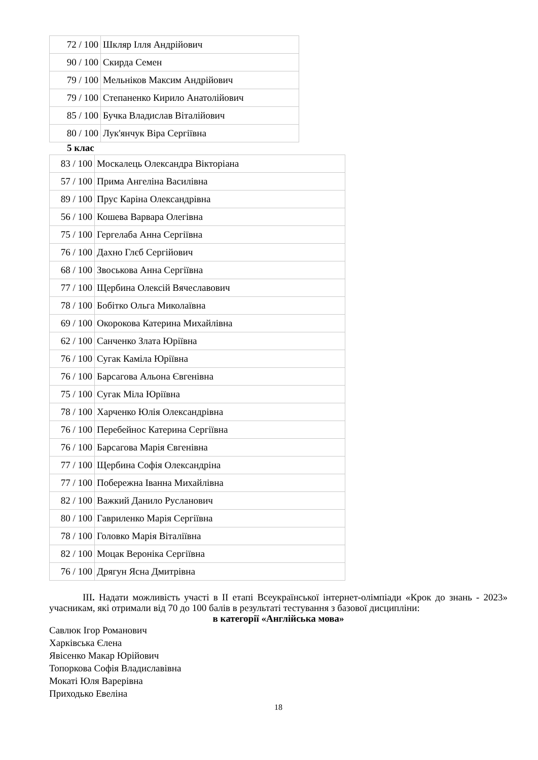| 72 / 100 | Шкляр Ілля Андрійович |
| 90 / 100 | Скирда Семен |
| 79 / 100 | Мельніков Максим Андрійович |
| 79 / 100 | Степаненко Кирило Анатолійович |
| 85 / 100 | Бучка Владислав Віталійович |
| 80 / 100 | Лук'янчук Віра Сергіївна |
5 клас
| 83 / 100 | Москалець Олександра Вікторіана |
| 57 / 100 | Прима Ангеліна Василівна |
| 89 / 100 | Прус Каріна Олександрівна |
| 56 / 100 | Кошева Варвара Олегівна |
| 75 / 100 | Гергелаба Анна Сергіївна |
| 76 / 100 | Дахно Глєб Сергійович |
| 68 / 100 | Звоськова Анна Сергіївна |
| 77 / 100 | Щербина Олексій Вячеславович |
| 78 / 100 | Бобітко Ольга Миколаївна |
| 69 / 100 | Окорокова Катерина Михайлівна |
| 62 / 100 | Санченко Злата Юріївна |
| 76 / 100 | Сугак Каміла Юріївна |
| 76 / 100 | Барсагова Альона Євгенівна |
| 75 / 100 | Сугак Міла Юріївна |
| 78 / 100 | Харченко Юлія Олександрівна |
| 76 / 100 | Перебейнос Катерина Сергіївна |
| 76 / 100 | Барсагова Марія Євгенівна |
| 77 / 100 | Щербина Софія Олександріна |
| 77 / 100 | Побережна Іванна Михайлівна |
| 82 / 100 | Важкий Данило Русланович |
| 80 / 100 | Гавриленко Марія Сергіївна |
| 78 / 100 | Головко Марія Віталіївна |
| 82 / 100 | Моцак Вероніка Сергіївна |
| 76 / 100 | Дрягун Ясна Дмитрівна |
ІІІ. Надати можливість участі в ІІ етапі Всеукраїнської інтернет-олімпіади «Крок до знань - 2023» учасникам, які отримали від 70 до 100 балів в результаті тестування з базової дисципліни:
в категорії «Англійська мова»
Савлюк Ігор Романович
Харківська Єлена
Явісенко Макар Юрійович
Топоркова Софія Владиславівна
Мокаті Юля Варерівна
Приходько Евеліна
18